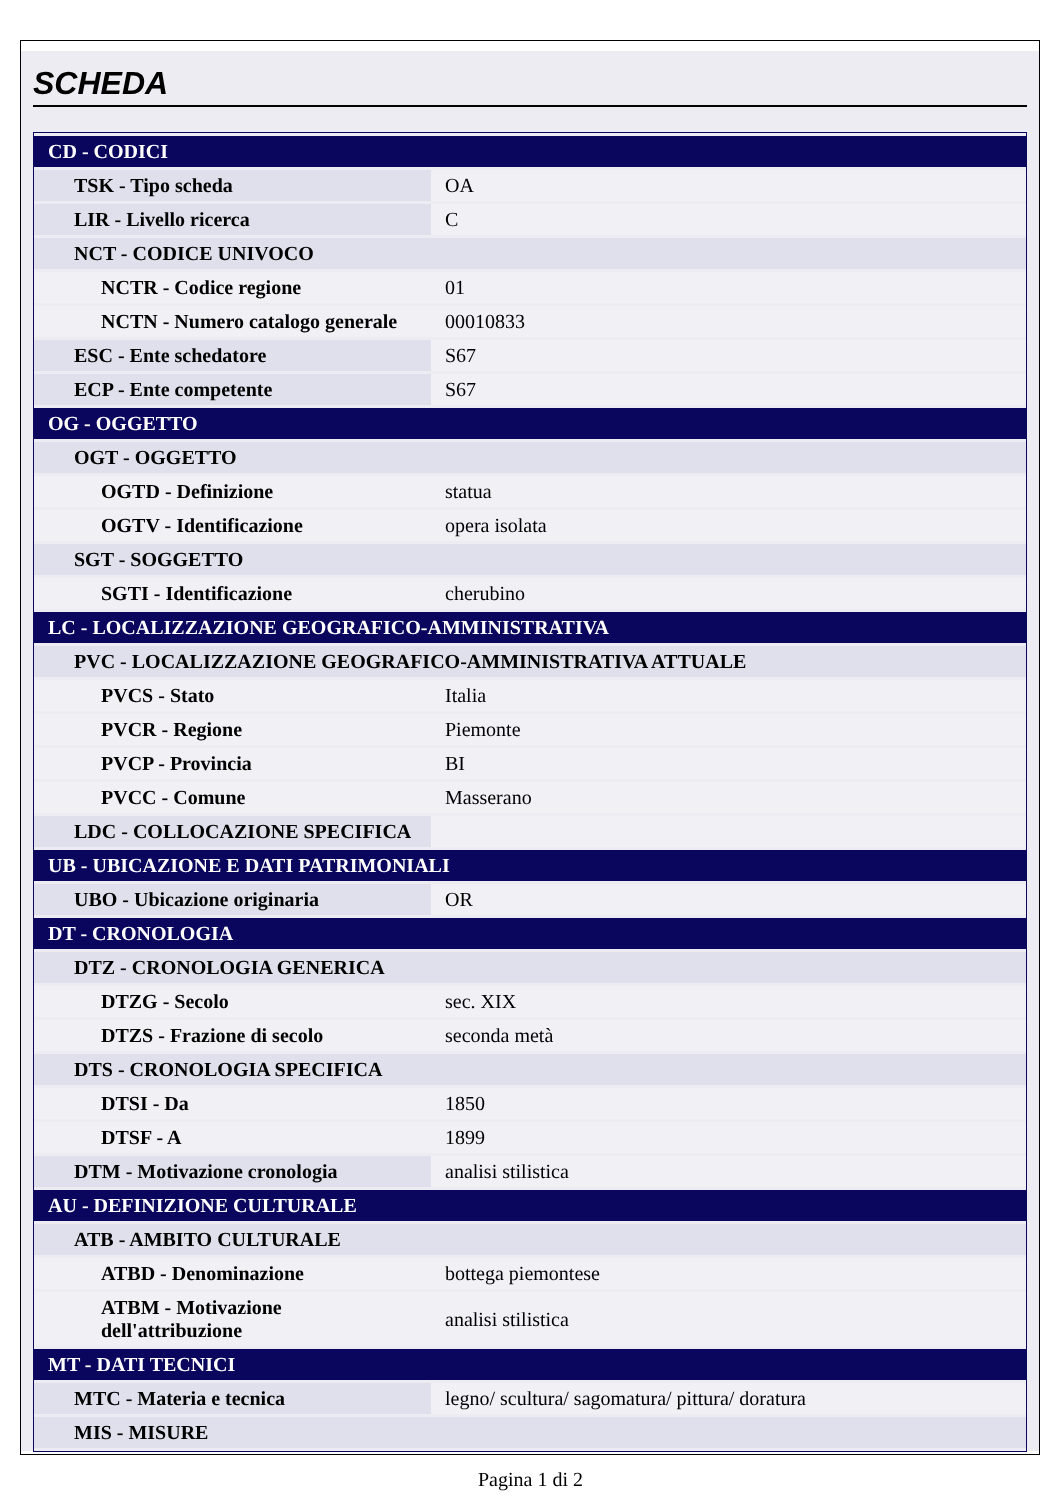SCHEDA
| CD - CODICI | |
| TSK - Tipo scheda | OA |
| LIR - Livello ricerca | C |
| NCT - CODICE UNIVOCO | |
| NCTR - Codice regione | 01 |
| NCTN - Numero catalogo generale | 00010833 |
| ESC - Ente schedatore | S67 |
| ECP - Ente competente | S67 |
| OG - OGGETTO | |
| OGT - OGGETTO | |
| OGTD - Definizione | statua |
| OGTV - Identificazione | opera isolata |
| SGT - SOGGETTO | |
| SGTI - Identificazione | cherubino |
| LC - LOCALIZZAZIONE GEOGRAFICO-AMMINISTRATIVA | |
| PVC - LOCALIZZAZIONE GEOGRAFICO-AMMINISTRATIVA ATTUALE | |
| PVCS - Stato | Italia |
| PVCR - Regione | Piemonte |
| PVCP - Provincia | BI |
| PVCC - Comune | Masserano |
| LDC - COLLOCAZIONE SPECIFICA | |
| UB - UBICAZIONE E DATI PATRIMONIALI | |
| UBO - Ubicazione originaria | OR |
| DT - CRONOLOGIA | |
| DTZ - CRONOLOGIA GENERICA | |
| DTZG - Secolo | sec. XIX |
| DTZS - Frazione di secolo | seconda metà |
| DTS - CRONOLOGIA SPECIFICA | |
| DTSI - Da | 1850 |
| DTSF - A | 1899 |
| DTM - Motivazione cronologia | analisi stilistica |
| AU - DEFINIZIONE CULTURALE | |
| ATB - AMBITO CULTURALE | |
| ATBD - Denominazione | bottega piemontese |
| ATBM - Motivazione dell'attribuzione | analisi stilistica |
| MT - DATI TECNICI | |
| MTC - Materia e tecnica | legno/ scultura/ sagomatura/ pittura/ doratura |
| MIS - MISURE | |
Pagina 1 di 2